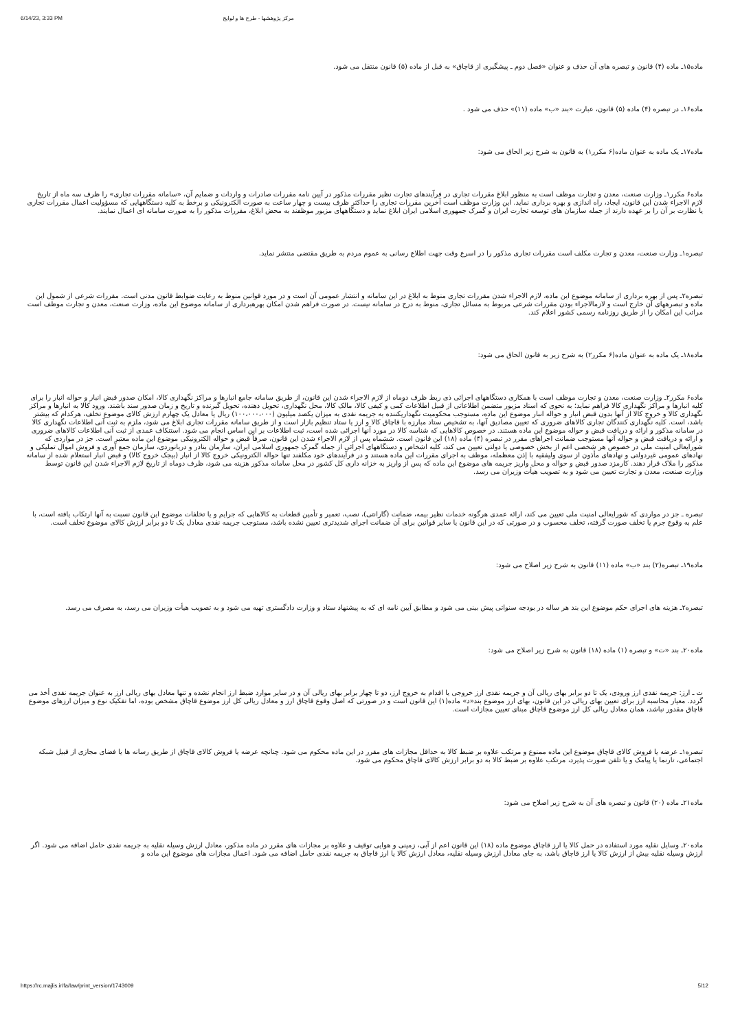6/14/23, 3:33 PM مرکز پژوهشها - طرح ها و لوایح
ماده۱۵ـ ماده (۴) قانون و تبصره های آن حذف و عنوان «فصل دوم ـ پیشگیری از قاچاق» به قبل از ماده (۵) قانون منتقل می شود.
ماده۱۶ـ در تبصره (۴) ماده (۵) قانون، عبارت «بند «ب» ماده (۱۱)» حذف می شود .
ماده۱۷ـ یک ماده به عنوان ماده(۶ مکرر۱) به قانون به شرح زیر الحاق می شود:
ماده۶ مکرر۱ـ وزارت صنعت، معدن و تجارت موظف است به منظور ابلاغ مقررات تجاری در فرآیندهای تجارت نظیر مقررات مذکور در آیین نامه مقررات صادرات و واردات و ضمایم آن، «سامانه مقررات تجاری» را ظرف سه ماه از تاریخ لازم الاجراء شدن این قانون، ایجاد، راه اندازی و بهره برداری نماید. این وزارت موظف است آخرین مقررات تجاری را حداکثر ظرف بیست و چهار ساعت به صورت الکترونیکی و برخط به کلیه دستگاههایی که مسؤولیت اعمال مقررات تجاری یا نظارت بر آن را بر عهده دارند از جمله سازمان های توسعه تجارت ایران و گمرک جمهوری اسلامی ایران ابلاغ نماید و دستگاههای مزبور موظفند به محض ابلاغ، مقررات مذکور را به صورت سامانه ای اعمال نمایند.
تبصره۱ـ وزارت صنعت، معدن و تجارت مکلف است مقررات تجاری مذکور را در اسرع وقت جهت اطلاع رسانی به عموم مردم به طریق مقتضی منتشر نماید.
تبصره۲ـ پس از بهره برداری از سامانه موضوع این ماده، لازم الاجراء شدن مقررات تجاری منوط به ابلاغ در این سامانه و انتشار عمومی آن است و در مورد قوانین منوط به رعایت ضوابط قانون مدنی است. مقررات شرعی از شمول این ماده و تبصرههای آن خارج است و لازمالاجراء بودن مقررات شرعی مربوط به مسائل تجاری، منوط به درج در سامانه نیست. در صورت فراهم شدن امکان بهرهبرداری از سامانه موضوع این ماده، وزارت صنعت، معدن و تجارت موظف است مراتب این امکان را از طریق روزنامه رسمی کشور اعلام کند.
ماده۱۸ـ یک ماده به عنوان ماده(۶ مکرر۲) به شرح زیر به قانون الحاق می شود:
ماده۶ مکرر۲ـ وزارت صنعت، معدن و تجارت موظف است با همکاری دستگاههای اجرائی ذی ربط ظرف دوماه از لازم الاجراء شدن این قانون، از طریق سامانه جامع انبارها و مراکز نگهداری کالا، امکان صدور قبض انبار و حواله انبار را برای کلیه انبارها و مراکز نگهداری کالا فراهم نماید؛ به نحوی که اسناد مزبور متضمن اطلاعاتی از قبیل اطلاعات کمی و کیفی کالا، مالک کالا، محل نگهداری، تحویل دهنده، تحویل گیرنده و تاریخ و زمان صدور سند باشند. ورود کالا به انبارها و مراکز نگهداری کالا و خروج کالا از آنها بدون قبض انبار و حواله انبار موضوع این ماده، مستوجب محکومیت نگهداریکننده به جریمه نقدی به میزان یکصد میلیون (۱۰۰،۰۰۰،۰۰۰) ریال یا معادل یک چهارم ارزش کالای موضوع تخلف، هرکدام که بیشتر باشد، است. کلیه نگهداری کنندگان تجاری کالاهای ضروری که تعیین مصادیق آنها، به تشخیص ستاد مبارزه با قاچاق کالا و ارز یا ستاد تنظیم بازار است و از طریق سامانه مقررات تجاری ابلاغ می شود، ملزم به ثبت آنی اطلاعات نگهداری کالا در سامانه مذکور و ارائه و دریافت قبض و حواله موضوع این ماده هستند. در خصوص کالاهایی که شناسه کالا در مورد آنها اجرائی شده است، ثبت اطلاعات بر این اساس انجام می شود. استنکاف عمدی از ثبت آنی اطلاعات کالاهای ضروری و ارائه و دریافت قبض و حواله آنها مستوجب ضمانت اجراهای مقرر در تبصره (۴) ماده (۱۸) این قانون است. ششماه پس از لازم الاجراء شدن این قانون، صرفاً قبض و حواله الکترونیکی موضوع این ماده معتبر است. جز در مواردی که شورایعالی امنیت ملی در خصوص هر شخصی اعم از بخش خصوصی یا دولتی تعیین می کند، کلیه اشخاص و دستگاههای اجرائی از جمله گمرک جمهوری اسلامی ایران، سازمان بنادر و دریانوردی، سازمان جمع آوری و فروش اموال تملیکی و نهادهای عمومی غیردولتی و نهادهای مأذون از سوی ولیفقیه با إذن معظمله، موظف به اجرای مقررات این ماده هستند و در فرآیندهای خود مکلفند تنها حواله الکترونیکی خروج کالا از انبار (بیجک خروج کالا) و قبض انبار استعلام شده از سامانه مذکور را ملاک قرار دهند. کارمزد صدور قبض و حواله و محل واریز جریمه های موضوع این ماده که پس از واریز به خزانه داری کل کشور در محل سامانه مذکور هزینه می شود، ظرف دوماه از تاریخ لازم الاجراء شدن این قانون توسط وزارت صنعت، معدن و تجارت تعیین می شود و به تصویب هیأت وزیران می رسد.
تبصره ـ جز در مواردی که شورایعالی امنیت ملی تعیین می کند، ارائه عمدی هرگونه خدمات نظیر بیمه، ضمانت (گارانتی)، نصب، تعمیر و تأمین قطعات به کالاهایی که جرایم و یا تخلفات موضوع این قانون نسبت به آنها ارتکاب یافته است، با علم به وقوع جرم یا تخلف صورت گرفته، تخلف محسوب و در صورتی که در این قانون یا سایر قوانین برای آن ضمانت اجرای شدیدتری تعیین نشده باشد، مستوجب جریمه نقدی معادل یک تا دو برابر ارزش کالای موضوع تخلف است.
ماده۱۹ـ تبصره(۲) بند «ب» ماده (۱۱) قانون به شرح زیر اصلاح می شود:
تبصره۲ـ هزینه های اجرای حکم موضوع این بند هر ساله در بودجه سنواتی پیش بینی می شود و مطابق آیین نامه ای که به پیشنهاد ستاد و وزارت دادگستری تهیه می شود و به تصویب هیأت وزیران می رسد، به مصرف می رسد.
ماده۲۰ـ بند «ت» و تبصره (۱) ماده (۱۸) قانون به شرح زیر اصلاح می شود:
ت ـ ارز: جریمه نقدی ارز ورودی، یک تا دو برابر بهای ریالی آن و جریمه نقدی ارز خروجی یا اقدام به خروج ارز، دو تا چهار برابر بهای ریالی آن و در سایر موارد ضبط ارز انجام نشده و تنها معادل بهای ریالی ارز به عنوان جریمه نقدی أخذ می گردد. معیار محاسبه ارز برای تعیین بهای ریالی در این قانون، بهای ارز موضوع بند«د» ماده(۱) این قانون است و در صورتی که اصل وقوع قاچاق ارز و معادل ریالی کل ارز موضوع قاچاق مشخص بوده، اما تفکیک نوع و میزان ارزهای موضوع قاچاق مقدور نباشد، همان معادل ریالی کل ارز موضوع قاچاق مبنای تعیین مجازات است.
تبصره۱ـ عرضه یا فروش کالای قاچاق موضوع این ماده ممنوع و مرتکب علاوه بر ضبط کالا به حداقل مجازات های مقرر در این ماده محکوم می شود. چنانچه عرضه یا فروش کالای قاچاق از طریق رسانه ها یا فضای مجازی از قبیل شبکه اجتماعی، تارنما یا پیامک و یا تلفن صورت پذیرد، مرتکب علاوه بر ضبط کالا به دو برابر ارزش کالای قاچاق محکوم می شود.
ماده۲۱ـ ماده (۲۰) قانون و تبصره های آن به شرح زیر اصلاح می شود:
ماده۲۰ـ وسایل نقلیه مورد استفاده در حمل کالا یا ارز قاچاق موضوع ماده (۱۸) این قانون اعم از آبی، زمینی و هوایی توقیف و علاوه بر مجازات های مقرر در ماده مذکور، معادل ارزش وسیله نقلیه به جریمه نقدی حامل اضافه می شود. اگر ارزش وسیله نقلیه بیش از ارزش کالا یا ارز قاچاق باشد، به جای معادل ارزش وسیله نقلیه، معادل ارزش کالا یا ارز قاچاق به جریمه نقدی حامل اضافه می شود. اعمال مجازات های موضوع این ماده و
https://rc.majlis.ir/fa/law/print_version/1743009 5/12